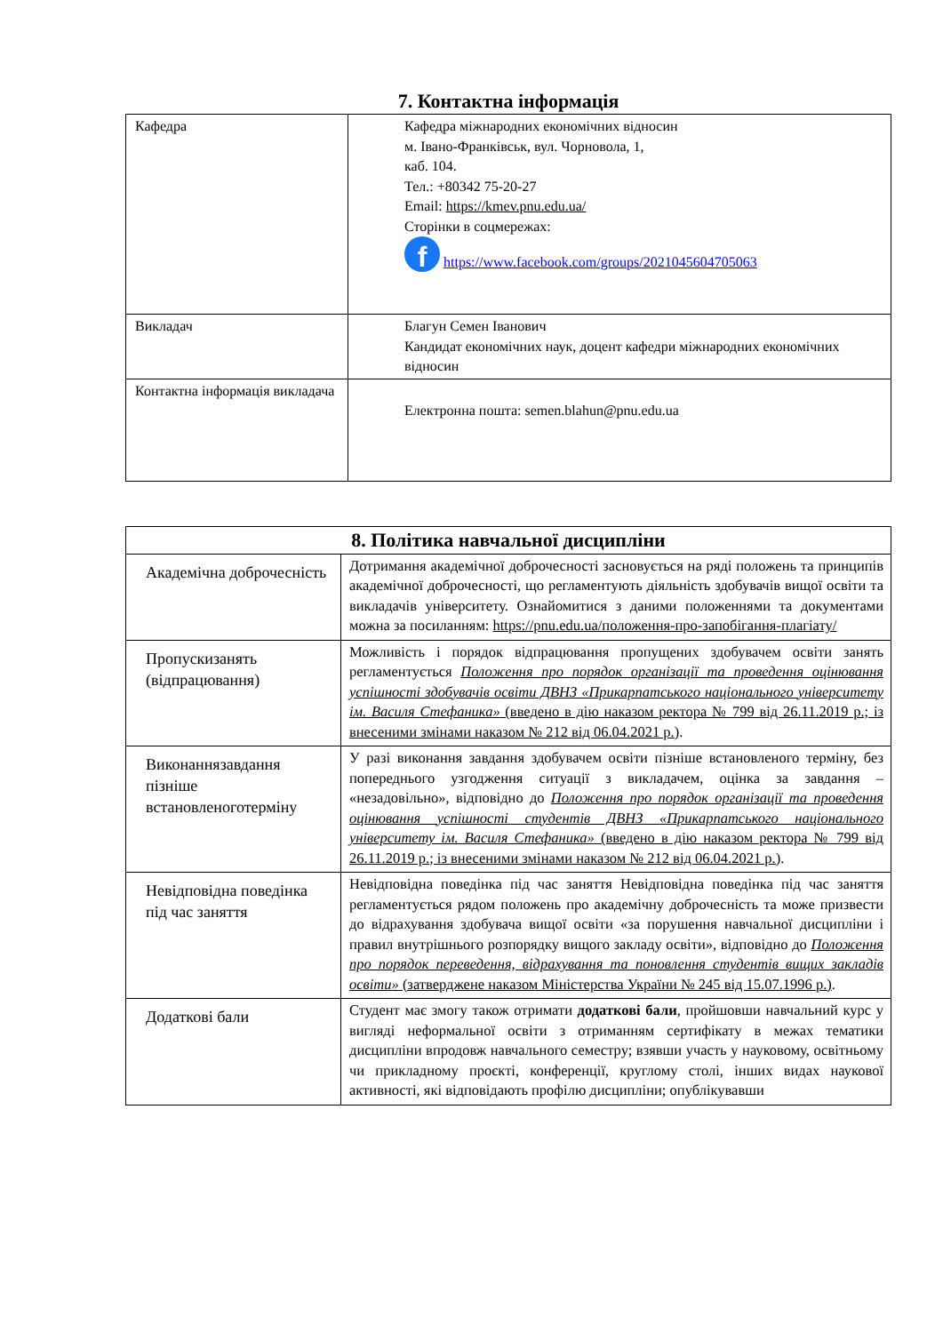7. Контактна інформація
| Кафедра | Кафедра міжнародних економічних відносин м. Івано-Франківськ, вул. Чорновола, 1, каб. 104. Тел.: +80342 75-20-27 Email: https://kmev.pnu.edu.ua/ Сторінки в соцмережах: f https://www.facebook.com/groups/2021045604705063 |
| Викладач | Благун Семен Іванович Кандидат економічних наук, доцент кафедри міжнародних економічних відносин |
| Контактна інформація викладача | Електронна пошта: semen.blahun@pnu.edu.ua |
| 8. Політика навчальної дисципліни | |
| --- | --- |
| Академічна доброчесність | Дотримання академічної доброчесності засновується на ряді положень та принципів академічної доброчесності, що регламентують діяльність здобувачів вищої освіти та викладачів університету. Ознайомитися з даними положеннями та документами можна за посиланням: https://pnu.edu.ua/положення-про-запобігання-плагіату/ |
| Пропускизанять (відпрацювання) | Можливість і порядок відпрацювання пропущених здобувачем освіти занять регламентується Положення про порядок організації та проведення оцінювання успішності здобувачів освіти ДВНЗ «Прикарпатського національного університету ім. Василя Стефаника» (введено в дію наказом ректора № 799 від 26.11.2019 р.; із внесеними змінами наказом № 212 від 06.04.2021 р.) . |
| Виконаннязавдання пізніше встановленоготерміну | У разі виконання завдання здобувачем освіти пізніше встановленого терміну, без попереднього узгодження ситуації з викладачем, оцінка за завдання – «незадовільно», відповідно до Положення про порядок організації та проведення оцінювання успішності студентів ДВНЗ «Прикарпатського національного університету ім. Василя Стефаника» (введено в дію наказом ректора № 799 від 26.11.2019 р.; із внесеними змінами наказом № 212 від 06.04.2021 р.) . |
| Невідповідна поведінка під час заняття | Невідповідна поведінка під час заняття Невідповідна поведінка під час заняття регламентується рядом положень про академічну доброчесність та може призвести до відрахування здобувача вищої освіти «за порушення навчальної дисципліни і правил внутрішнього розпорядку вищого закладу освіти», відповідно до Положення про порядок переведення, відрахування та поновлення студентів вищих закладів освіти» (затверджене наказом Міністерства України № 245 від 15.07.1996 р.) . |
| Додаткові бали | Студент має змогу також отримати додаткові бали , пройшовши навчальний курс у вигляді неформальної освіти з отриманням сертифікату в межах тематики дисципліни впродовж навчального семестру; взявши участь у науковому, освітньому чи прикладному проєкті, конференції, круглому столі, інших видах наукової активності, які відповідають профілю дисципліни; опублікувавши |